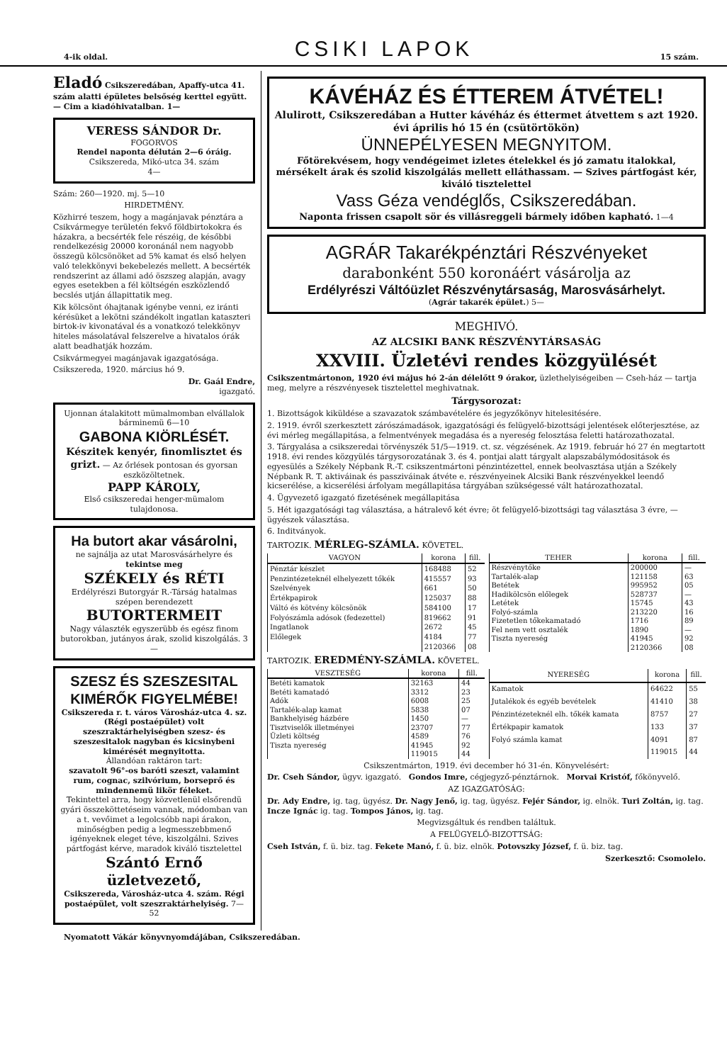4-ik oldal. CSIKI LAPOK 15 szám.
Eladó Csikszeredában, Apaffy-utca 41. szám alatti épületes belsőség kerttel együtt. — Cim a kiadóhivatalban. 1—
VERESS SÁNDOR Dr.
FOGORVOS
Rendel naponta délután 2—6 óráig.
Csikszereda, Mikó-utca 34. szám
4—
Szám: 260—1920. mj. 5—10
HIRDETMÉNY.
Közhirré teszem, hogy a magánjavak pénztára a Csikvármegye területén fekvő földbirtokokra és házakra, a becsérték fele részéig, de későbbi rendelkezésig 20000 koronánál nem nagyobb összegü kölcsönöket ad 5% kamat és első helyen való telekkönyvi bekebelezés mellett. A becsérték rendszerint az állami adó öszszeg alapján, avagy egyes esetekben a fél költségén eszközlendő becslés utján állapittatik meg.
Kik kölcsönt óhajtanak igénybe venni, ez iránti kérésüket a lekötni szándékolt ingatlan kataszteri birtok-iv kivonatával és a vonatkozó telekkönyv hiteles másolatával felszerelve a hivatalos órák alatt beadhatják hozzám.
Csikvármegyei magánjavak igazgatósága.
Csikszereda, 1920. március hó 9.
Dr. Gaál Endre,
igazgató.
Ujonnan átalakitott mümalmomban elvállalok bárminemü 6—10
GABONA KIÖRLÉSÉT.
Készitek kenyér, finomlisztet és grizt. — Az őrlések pontosan és gyorsan eszközöltetnek.
PAPP KÁROLY,
Első csikszeredai henger-mümalom tulajdonosa.
Ha butort akar vásárolni,
ne sajnálja az utat Marosvásárhelyre és tekintse meg
SZÉKELY és RÉTI
Erdélyrészi Butorgyár R.-Társág hatalmas szépen berendezett
BUTORTERMEIT
Nagy választék egyszerübb és egész finom butorokban, jutányos árak, szolid kiszolgálás. 3—
SZESZ ÉS SZESZESITAL KIMÉRŐK FIGYELMÉBE!
Csikszereda r. t. város Városház-utca 4. sz. (Régi postaépület) volt szeszraktárhelyiségben szesz- és szeszesitalok nagyban és kicsinybeni kimérését megnyitotta.
Állandóan raktáron tart:
szavatolt 96°-os baróti szeszt, valamint rum, cognac, szilvórium, borseprő és mindennemü likör féleket.
Tekintettel arra, hogy közvetlenül elsőrendü gyári összeköttetéseim vannak, módomban van a t. vevőimet a legolcsóbb napi árakon, minőségben pedig a legmesszebbmenő igényeknek eleget téve, kiszolgálni. Szives pártfogást kérve, maradok kiváló tisztelettel
Szántó Ernő üzletvezető,
Csikszereda, Városház-utca 4. szám. Régi postaépület, volt szeszraktárhelyiség. 7—52
KÁVÉHÁZ ÉS ÉTTEREM ÁTVÉTEL!
Alulirott, Csikszeredában a Hutter kávéház és éttermet átvettem s azt 1920. évi április hó 15 én (csütörtökön)
ÜNNEPÉLYESEN MEGNYITOM.
Főtörekvésem, hogy vendégeimet izletes ételekkel és jó zamatu italokkal, mérsékelt árak és szolid kiszolgálás mellett elláthassam. — Szives pártfogást kér, kiváló tisztelettel
Vass Géza vendéglős, Csikszeredában.
Naponta frissen csapolt sör és villásreggeli bármely időben kapható. 1—4
AGRÁR Takarékpénztári Részvényeket
darabonként 550 koronáért vásárolja az
Erdélyrészi Váltóüzlet Részvénytársaság, Marosvásárhelyt.
(Agrár takarék épület.) 5—
MEGHIVÓ.
AZ ALCSIKI BANK RÉSZVÉNYTÁRSASÁG
XXVIII. Üzletévi rendes közgyülését
Csikszentmártonon, 1920 évi május hó 2-án délelőtt 9 órakor, üzlethelyiségeiben — Cseh-ház — tartja meg, melyre a részvényesek tisztelettel meghivatnak.
Tárgysorozat:
1. Bizottságok kiküldése a szavazatok számbavételére és jegyzőkönyv hitelesitésére.
2. 1919. évről szerkesztett zárószámadások, igazgatósági és felügyelő-bizottsági jelentések előterjesztése, az évi mérleg megállapitása, a felmentvények megadása és a nyereség felosztása feletti határozathozatal.
3. Tárgyalása a csikszeredai törvényszék 51/5—1919. ct. sz. végzésének. Az 1919. február hó 27 én megtartott 1918. évi rendes közgyülés tárgysorozatának 3. és 4. pontjai alatt tárgyalt alapszabálymódositások és egyesülés a Székely Népbank R.-T. csikszentmártoni pénzintézettel, ennek beolvasztása utján a Székely Népbank R. T. aktiváinak és passziváinak átvéte e. részvényeinek Alcsiki Bank részvényekkel leendő kicserélése, a kicserélési árfolyam megállapitása tárgyában szükségessé vált határozathozatal.
4. Ügyvezető igazgató fizetésének megállapitása
5. Hét igazgatósági tag választása, a hátralevő két évre; öt felügyelő-bizottsági tag választása 3 évre, — ügyészek választása.
6. Inditványok.
TARTOZIK. MÉRLEG-SZÁMLA. KÖVETEL.
| VAGYON | korona | fill. |
| --- | --- | --- |
| Pénztár készlet | 168488 | 52 |
| Penzintézeteknél elhelyezett tőkék | 415557 | 93 |
| Szelvények | 661 | 50 |
| Értékpapirok | 125037 | 88 |
| Váltó és kötvény kölcsönök | 584100 | 17 |
| Folyószámla adósok (fedezettel) | 819662 | 91 |
| Ingatlanok | 2672 | 45 |
| Előlegek | 4184 | 77 |
| | 2120366 | 08 |
| TEHER | korona | fill. |
| --- | --- | --- |
| Részvénytőke | 200000 | — |
| Tartalék-alap | 121158 | 63 |
| Betétek | 995952 | 05 |
| Hadikölcsön előlegek | 528737 | — |
| Letétek | 15745 | 43 |
| Folyó-számla | 213220 | 16 |
| Fizetetlen tőkekamatadó | 1716 | 89 |
| Fel nem vett osztalék | 1890 | — |
| Tiszta nyereség | 41945 | 92 |
| | 2120366 | 08 |
TARTOZIK. EREDMÉNY-SZÁMLA. KÖVETEL.
| VESZTESÉG | korona | fill. |
| --- | --- | --- |
| Betéti kamatok | 32163 | 44 |
| Betéti kamatadó | 3312 | 23 |
| Adók | 6008 | 25 |
| Tartalék-alap kamat | 5838 | 07 |
| Bankhelyiség házbére | 1450 | — |
| Tisztviselők illetményei | 23707 | 77 |
| Üzleti költség | 4589 | 76 |
| Tiszta nyereség | 41945 | 92 |
| | 119015 | 44 |
| NYERESÉG | korona | fill. |
| --- | --- | --- |
| Kamatok | 64622 | 55 |
| Jutalékok és egyéb bevételek | 41410 | 38 |
| Pénzintézeteknél elh. tőkék kamata | 8757 | 27 |
| Értékpapir kamatok | 133 | 37 |
| Folyó számla kamat | 4091 | 87 |
| | 119015 | 44 |
Csikszentmárton, 1919. évi december hó 31-én. Könyvelésért:
Dr. Cseh Sándor, ügyv. igazgató. Gondos Imre, cégjegyző-pénztárnok. Morvai Kristóf, főkönyvelő.
AZ IGAZGATÓSÁG:
Dr. Ady Endre, ig. tag, ügyész. Dr. Nagy Jenő, ig. tag, ügyész. Fejér Sándor, ig. elnök. Turi Zoltán, ig. tag. Incze Ignác ig. tag. Tompos János, ig. tag.
Megvizsgáltuk és rendben találtuk.
A FELÜGYELŐ-BIZOTTSÁG:
Cseh István, f. ü. biz. tag. Fekete Manó, f. ü. biz. elnök. Potovszky József, f. ü. biz. tag.
Szerkesztő: Csomolelo.
Nyomatott Vákár könyvnyomdájában, Csikszeredában.